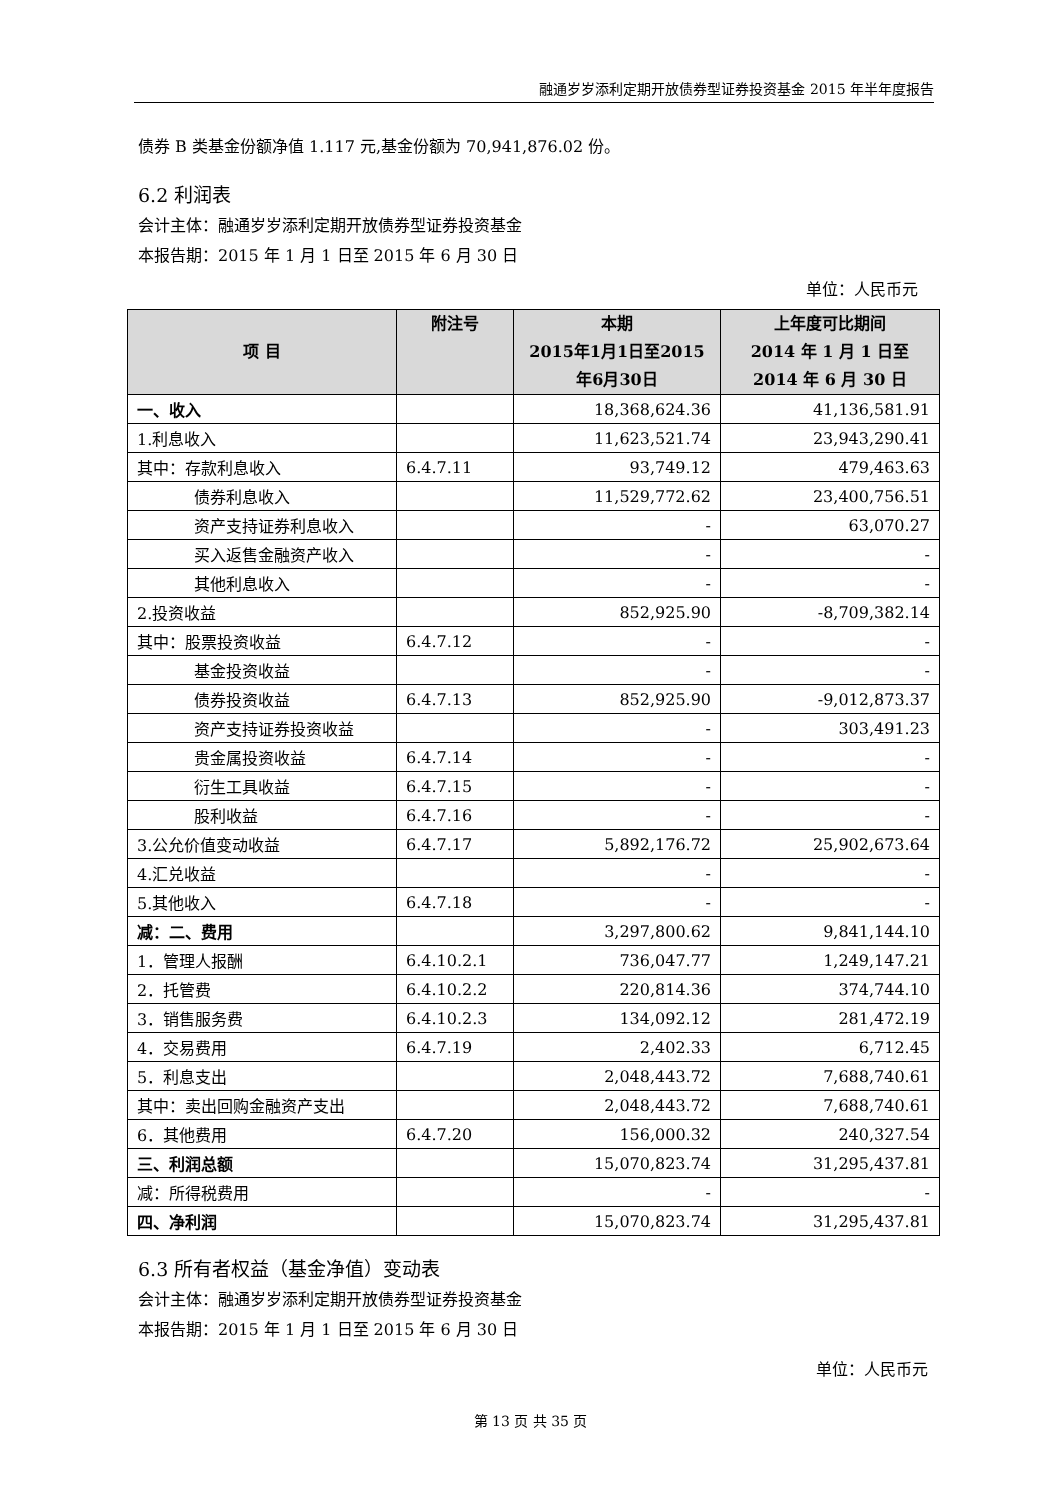融通岁岁添利定期开放债券型证券投资基金 2015 年半年度报告
债券 B 类基金份额净值 1.117 元,基金份额为 70,941,876.02 份。
6.2 利润表
会计主体：融通岁岁添利定期开放债券型证券投资基金
本报告期：2015 年 1 月 1 日至 2015 年 6 月 30 日
单位：人民币元
| 项 目 | 附注号 | 本期 2015年1月1日至2015年6月30日 | 上年度可比期间 2014 年 1 月 1 日至 2014 年 6 月 30 日 |
| --- | --- | --- | --- |
| 一、收入 | | 18,368,624.36 | 41,136,581.91 |
| 1.利息收入 | | 11,623,521.74 | 23,943,290.41 |
| 其中：存款利息收入 | 6.4.7.11 | 93,749.12 | 479,463.63 |
| 债券利息收入 | | 11,529,772.62 | 23,400,756.51 |
| 资产支持证券利息收入 | | - | 63,070.27 |
| 买入返售金融资产收入 | | - | - |
| 其他利息收入 | | - | - |
| 2.投资收益 | | 852,925.90 | -8,709,382.14 |
| 其中：股票投资收益 | 6.4.7.12 | - | - |
| 基金投资收益 | | - | - |
| 债券投资收益 | 6.4.7.13 | 852,925.90 | -9,012,873.37 |
| 资产支持证券投资收益 | | - | 303,491.23 |
| 贵金属投资收益 | 6.4.7.14 | - | - |
| 衍生工具收益 | 6.4.7.15 | - | - |
| 股利收益 | 6.4.7.16 | - | - |
| 3.公允价值变动收益 | 6.4.7.17 | 5,892,176.72 | 25,902,673.64 |
| 4.汇兑收益 | | - | - |
| 5.其他收入 | 6.4.7.18 | - | - |
| 减：二、费用 | | 3,297,800.62 | 9,841,144.10 |
| 1．管理人报酬 | 6.4.10.2.1 | 736,047.77 | 1,249,147.21 |
| 2．托管费 | 6.4.10.2.2 | 220,814.36 | 374,744.10 |
| 3．销售服务费 | 6.4.10.2.3 | 134,092.12 | 281,472.19 |
| 4．交易费用 | 6.4.7.19 | 2,402.33 | 6,712.45 |
| 5．利息支出 | | 2,048,443.72 | 7,688,740.61 |
| 其中：卖出回购金融资产支出 | | 2,048,443.72 | 7,688,740.61 |
| 6．其他费用 | 6.4.7.20 | 156,000.32 | 240,327.54 |
| 三、利润总额 | | 15,070,823.74 | 31,295,437.81 |
| 减：所得税费用 | | - | - |
| 四、净利润 | | 15,070,823.74 | 31,295,437.81 |
6.3 所有者权益（基金净值）变动表
会计主体：融通岁岁添利定期开放债券型证券投资基金
本报告期：2015 年 1 月 1 日至 2015 年 6 月 30 日
单位：人民币元
第 13 页 共 35 页